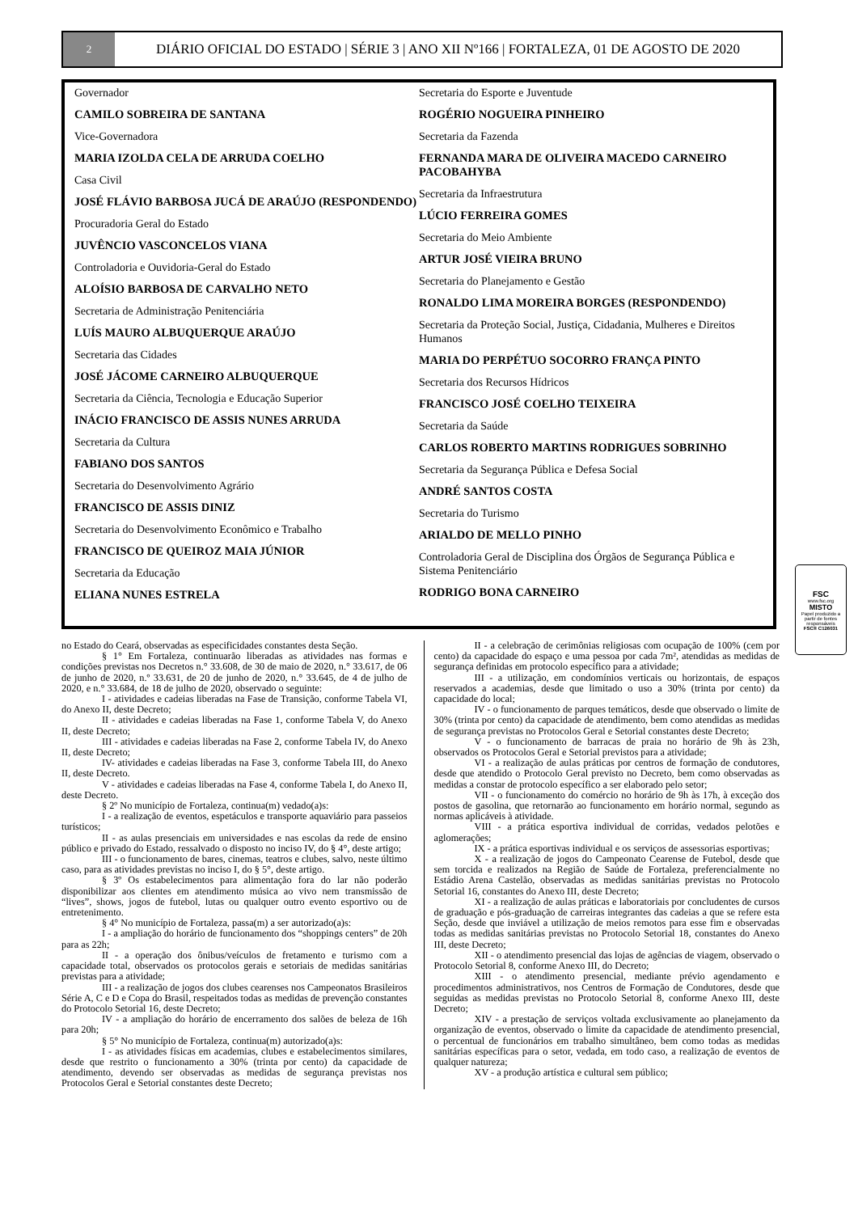2
DIÁRIO OFICIAL DO ESTADO | SÉRIE 3 | ANO XII Nº166 | FORTALEZA, 01 DE AGOSTO DE 2020
Governador
CAMILO SOBREIRA DE SANTANA
Vice-Governadora
MARIA IZOLDA CELA DE ARRUDA COELHO
Casa Civil
JOSÉ FLÁVIO BARBOSA JUCÁ DE ARAÚJO (RESPONDENDO)
Procuradoria Geral do Estado
JUVÊNCIO VASCONCELOS VIANA
Controladoria e Ouvidoria-Geral do Estado
ALOÍSIO BARBOSA DE CARVALHO NETO
Secretaria de Administração Penitenciária
LUÍS MAURO ALBUQUERQUE ARAÚJO
Secretaria das Cidades
JOSÉ JÁCOME CARNEIRO ALBUQUERQUE
Secretaria da Ciência, Tecnologia e Educação Superior
INÁCIO FRANCISCO DE ASSIS NUNES ARRUDA
Secretaria da Cultura
FABIANO DOS SANTOS
Secretaria do Desenvolvimento Agrário
FRANCISCO DE ASSIS DINIZ
Secretaria do Desenvolvimento Econômico e Trabalho
FRANCISCO DE QUEIROZ MAIA JÚNIOR
Secretaria da Educação
ELIANA NUNES ESTRELA
Secretaria do Esporte e Juventude
ROGÉRIO NOGUEIRA PINHEIRO
Secretaria da Fazenda
FERNANDA MARA DE OLIVEIRA MACEDO CARNEIRO PACOBAHYBA
Secretaria da Infraestrutura
LÚCIO FERREIRA GOMES
Secretaria do Meio Ambiente
ARTUR JOSÉ VIEIRA BRUNO
Secretaria do Planejamento e Gestão
RONALDO LIMA MOREIRA BORGES (RESPONDENDO)
Secretaria da Proteção Social, Justiça, Cidadania, Mulheres e Direitos Humanos
MARIA DO PERPÉTUO SOCORRO FRANÇA PINTO
Secretaria dos Recursos Hídricos
FRANCISCO JOSÉ COELHO TEIXEIRA
Secretaria da Saúde
CARLOS ROBERTO MARTINS RODRIGUES SOBRINHO
Secretaria da Segurança Pública e Defesa Social
ANDRÉ SANTOS COSTA
Secretaria do Turismo
ARIALDO DE MELLO PINHO
Controladoria Geral de Disciplina dos Órgãos de Segurança Pública e Sistema Penitenciário
RODRIGO BONA CARNEIRO
FSC
www.fsc.org
MISTO
Papel produzido a partir de fontes responsáveis
FSC® C126031
no Estado do Ceará, observadas as especificidades constantes desta Seção.
§ 1° Em Fortaleza, continuarão liberadas as atividades nas formas e condições previstas nos Decretos n.° 33.608, de 30 de maio de 2020, n.° 33.617, de 06 de junho de 2020, n.º 33.631, de 20 de junho de 2020, n.° 33.645, de 4 de julho de 2020, e n.° 33.684, de 18 de julho de 2020, observado o seguinte:
I - atividades e cadeias liberadas na Fase de Transição, conforme Tabela VI, do Anexo II, deste Decreto;
II - atividades e cadeias liberadas na Fase 1, conforme Tabela V, do Anexo II, deste Decreto;
III - atividades e cadeias liberadas na Fase 2, conforme Tabela IV, do Anexo II, deste Decreto;
IV- atividades e cadeias liberadas na Fase 3, conforme Tabela III, do Anexo II, deste Decreto.
V - atividades e cadeias liberadas na Fase 4, conforme Tabela I, do Anexo II, deste Decreto.
§ 2º No município de Fortaleza, continua(m) vedado(a)s:
I - a realização de eventos, espetáculos e transporte aquaviário para passeios turísticos;
II - as aulas presenciais em universidades e nas escolas da rede de ensino público e privado do Estado, ressalvado o disposto no inciso IV, do § 4°, deste artigo;
III - o funcionamento de bares, cinemas, teatros e clubes, salvo, neste último caso, para as atividades previstas no inciso I, do § 5°, deste artigo.
§ 3º Os estabelecimentos para alimentação fora do lar não poderão disponibilizar aos clientes em atendimento música ao vivo nem transmissão de “lives”, shows, jogos de futebol, lutas ou qualquer outro evento esportivo ou de entretenimento.
§ 4° No município de Fortaleza, passa(m) a ser autorizado(a)s:
I - a ampliação do horário de funcionamento dos “shoppings centers” de 20h para as 22h;
II - a operação dos ônibus/veículos de fretamento e turismo com a capacidade total, observados os protocolos gerais e setoriais de medidas sanitárias previstas para a atividade;
III - a realização de jogos dos clubes cearenses nos Campeonatos Brasileiros Série A, C e D e Copa do Brasil, respeitados todas as medidas de prevenção constantes do Protocolo Setorial 16, deste Decreto;
IV - a ampliação do horário de encerramento dos salões de beleza de 16h para 20h;
§ 5° No município de Fortaleza, continua(m) autorizado(a)s:
I - as atividades físicas em academias, clubes e estabelecimentos similares, desde que restrito o funcionamento a 30% (trinta por cento) da capacidade de atendimento, devendo ser observadas as medidas de segurança previstas nos Protocolos Geral e Setorial constantes deste Decreto;
II - a celebração de cerimônias religiosas com ocupação de 100% (cem por cento) da capacidade do espaço e uma pessoa por cada 7m², atendidas as medidas de segurança definidas em protocolo específico para a atividade;
III - a utilização, em condomínios verticais ou horizontais, de espaços reservados a academias, desde que limitado o uso a 30% (trinta por cento) da capacidade do local;
IV - o funcionamento de parques temáticos, desde que observado o limite de 30% (trinta por cento) da capacidade de atendimento, bem como atendidas as medidas de segurança previstas no Protocolos Geral e Setorial constantes deste Decreto;
V - o funcionamento de barracas de praia no horário de 9h às 23h, observados os Protocolos Geral e Setorial previstos para a atividade;
VI - a realização de aulas práticas por centros de formação de condutores, desde que atendido o Protocolo Geral previsto no Decreto, bem como observadas as medidas a constar de protocolo específico a ser elaborado pelo setor;
VII - o funcionamento do comércio no horário de 9h às 17h, à exceção dos postos de gasolina, que retornarão ao funcionamento em horário normal, segundo as normas aplicáveis à atividade.
VIII - a prática esportiva individual de corridas, vedados pelotões e aglomerações;
IX - a prática esportivas individual e os serviços de assessorias esportivas;
X - a realização de jogos do Campeonato Cearense de Futebol, desde que sem torcida e realizados na Região de Saúde de Fortaleza, preferencialmente no Estádio Arena Castelão, observadas as medidas sanitárias previstas no Protocolo Setorial 16, constantes do Anexo III, deste Decreto;
XI - a realização de aulas práticas e laboratoriais por concludentes de cursos de graduação e pós-graduação de carreiras integrantes das cadeias a que se refere esta Seção, desde que inviável a utilização de meios remotos para esse fim e observadas todas as medidas sanitárias previstas no Protocolo Setorial 18, constantes do Anexo III, deste Decreto;
XII - o atendimento presencial das lojas de agências de viagem, observado o Protocolo Setorial 8, conforme Anexo III, do Decreto;
XIII - o atendimento presencial, mediante prévio agendamento e procedimentos administrativos, nos Centros de Formação de Condutores, desde que seguidas as medidas previstas no Protocolo Setorial 8, conforme Anexo III, deste Decreto;
XIV - a prestação de serviços voltada exclusivamente ao planejamento da organização de eventos, observado o limite da capacidade de atendimento presencial, o percentual de funcionários em trabalho simultâneo, bem como todas as medidas sanitárias específicas para o setor, vedada, em todo caso, a realização de eventos de qualquer natureza;
XV - a produção artística e cultural sem público;